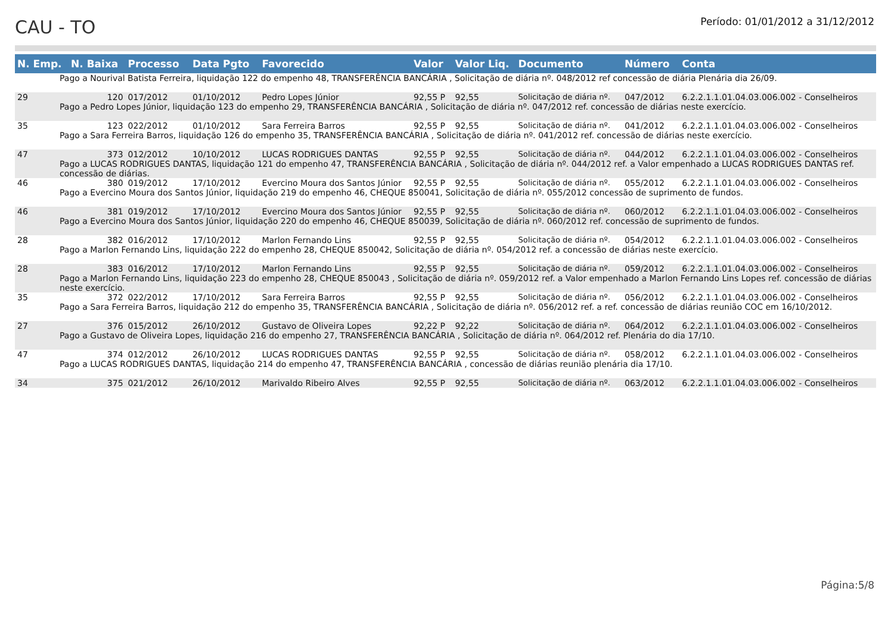CAU - TO
Período: 01/01/2012 a 31/12/2012
| N. Emp. | N. Baixa | Processo | Data Pgto | Favorecido | Valor | Valor Liq. | Documento | Número | Conta |
| --- | --- | --- | --- | --- | --- | --- | --- | --- | --- |
| Pago a Nourival Batista Ferreira, liquidação 122 do empenho 48, TRANSFERÊNCIA BANCÁRIA , Solicitação de diária nº. 048/2012 ref concessão de diária Plenária dia 26/09. | | | | | | | | | |
| 29 | 120 | 017/2012 | 01/10/2012 | Pedro Lopes Júnior | 92,55 P | 92,55 | Solicitação de diária nº. | 047/2012 | 6.2.2.1.1.01.04.03.006.002 - Conselheiros |
| Pago a Pedro Lopes Júnior, liquidação 123 do empenho 29, TRANSFERÊNCIA BANCÁRIA , Solicitação de diária nº. 047/2012 ref. concessão de diárias neste exercício. | | | | | | | | | |
| 35 | 123 | 022/2012 | 01/10/2012 | Sara Ferreira Barros | 92,55 P | 92,55 | Solicitação de diária nº. | 041/2012 | 6.2.2.1.1.01.04.03.006.002 - Conselheiros |
| Pago a Sara Ferreira Barros, liquidação 126 do empenho 35, TRANSFERÊNCIA BANCÁRIA , Solicitação de diária nº. 041/2012 ref. concessão de diárias neste exercício. | | | | | | | | | |
| 47 | 373 | 012/2012 | 10/10/2012 | LUCAS RODRIGUES DANTAS | 92,55 P | 92,55 | Solicitação de diária nº. | 044/2012 | 6.2.2.1.1.01.04.03.006.002 - Conselheiros |
| Pago a LUCAS RODRIGUES DANTAS, liquidação 121 do empenho 47, TRANSFERÊNCIA BANCÁRIA , Solicitação de diária nº. 044/2012 ref. a Valor empenhado a LUCAS RODRIGUES DANTAS ref. concessão de diárias. | | | | | | | | | |
| 46 | 380 | 019/2012 | 17/10/2012 | Evercino Moura dos Santos Júnior | 92,55 P | 92,55 | Solicitação de diária nº. | 055/2012 | 6.2.2.1.1.01.04.03.006.002 - Conselheiros |
| Pago a Evercino Moura dos Santos Júnior, liquidação 219 do empenho 46, CHEQUE 850041, Solicitação de diária nº. 055/2012 concessão de suprimento de fundos. | | | | | | | | | |
| 46 | 381 | 019/2012 | 17/10/2012 | Evercino Moura dos Santos Júnior | 92,55 P | 92,55 | Solicitação de diária nº. | 060/2012 | 6.2.2.1.1.01.04.03.006.002 - Conselheiros |
| Pago a Evercino Moura dos Santos Júnior, liquidação 220 do empenho 46, CHEQUE 850039, Solicitação de diária nº. 060/2012 ref. concessão de suprimento de fundos. | | | | | | | | | |
| 28 | 382 | 016/2012 | 17/10/2012 | Marlon Fernando Lins | 92,55 P | 92,55 | Solicitação de diária nº. | 054/2012 | 6.2.2.1.1.01.04.03.006.002 - Conselheiros |
| Pago a Marlon Fernando Lins, liquidação 222 do empenho 28, CHEQUE 850042, Solicitação de diária nº. 054/2012 ref. a concessão de diárias neste exercício. | | | | | | | | | |
| 28 | 383 | 016/2012 | 17/10/2012 | Marlon Fernando Lins | 92,55 P | 92,55 | Solicitação de diária nº. | 059/2012 | 6.2.2.1.1.01.04.03.006.002 - Conselheiros |
| Pago a Marlon Fernando Lins, liquidação 223 do empenho 28, CHEQUE 850043 , Solicitação de diária nº. 059/2012 ref. a Valor empenhado a Marlon Fernando Lins Lopes ref. concessão de diárias neste exercício. | | | | | | | | | |
| 35 | 372 | 022/2012 | 17/10/2012 | Sara Ferreira Barros | 92,55 P | 92,55 | Solicitação de diária nº. | 056/2012 | 6.2.2.1.1.01.04.03.006.002 - Conselheiros |
| Pago a Sara Ferreira Barros, liquidação 212 do empenho 35, TRANSFERÊNCIA BANCÁRIA , Solicitação de diária nº. 056/2012 ref. a ref. concessão de diárias reunião COC em 16/10/2012. | | | | | | | | | |
| 27 | 376 | 015/2012 | 26/10/2012 | Gustavo de Oliveira Lopes | 92,22 P | 92,22 | Solicitação de diária nº. | 064/2012 | 6.2.2.1.1.01.04.03.006.002 - Conselheiros |
| Pago a Gustavo de Oliveira Lopes, liquidação 216 do empenho 27, TRANSFERÊNCIA BANCÁRIA , Solicitação de diária nº. 064/2012 ref. Plenária do dia 17/10. | | | | | | | | | |
| 47 | 374 | 012/2012 | 26/10/2012 | LUCAS RODRIGUES DANTAS | 92,55 P | 92,55 | Solicitação de diária nº. | 058/2012 | 6.2.2.1.1.01.04.03.006.002 - Conselheiros |
| Pago a LUCAS RODRIGUES DANTAS, liquidação 214 do empenho 47, TRANSFERÊNCIA BANCÁRIA , concessão de diárias reunião plenária dia 17/10. | | | | | | | | | |
| 34 | 375 | 021/2012 | 26/10/2012 | Marivaldo Ribeiro Alves | 92,55 P | 92,55 | Solicitação de diária nº. | 063/2012 | 6.2.2.1.1.01.04.03.006.002 - Conselheiros |
Página:5/8